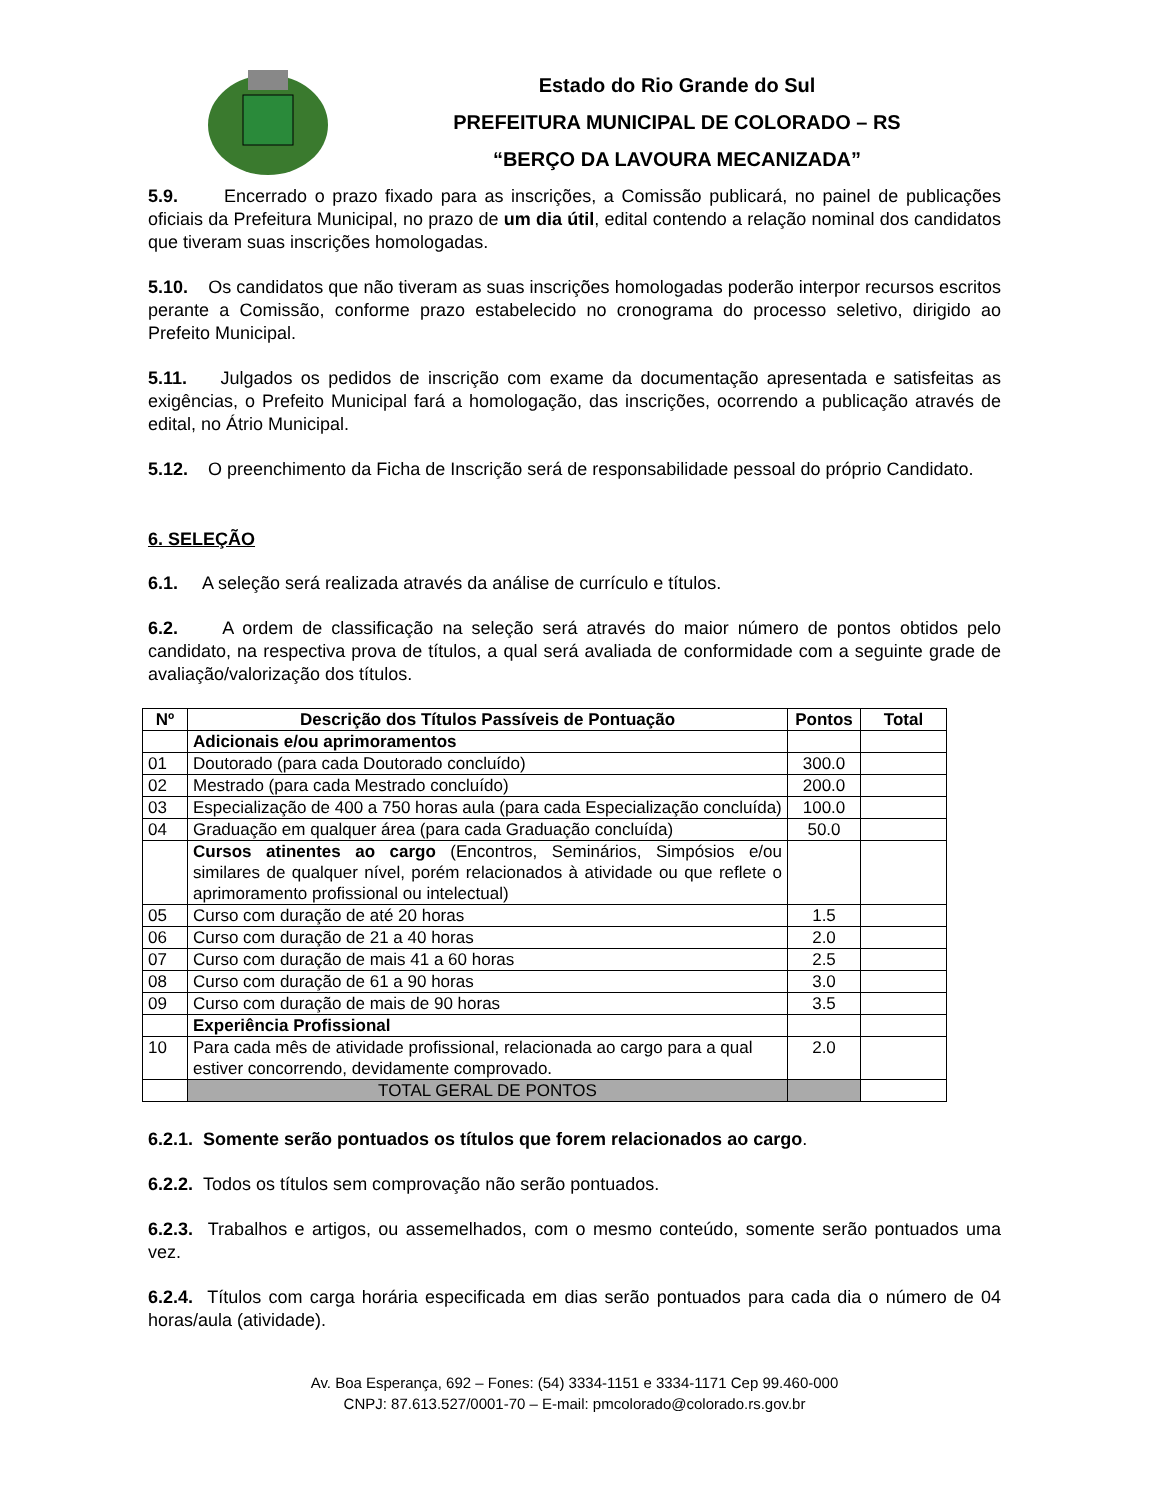Estado do Rio Grande do Sul
PREFEITURA MUNICIPAL DE COLORADO – RS
“BERÇO DA LAVOURA MECANIZADA”
5.9. Encerrado o prazo fixado para as inscrições, a Comissão publicará, no painel de publicações oficiais da Prefeitura Municipal, no prazo de um dia útil, edital contendo a relação nominal dos candidatos que tiveram suas inscrições homologadas.
5.10. Os candidatos que não tiveram as suas inscrições homologadas poderão interpor recursos escritos perante a Comissão, conforme prazo estabelecido no cronograma do processo seletivo, dirigido ao Prefeito Municipal.
5.11. Julgados os pedidos de inscrição com exame da documentação apresentada e satisfeitas as exigências, o Prefeito Municipal fará a homologação, das inscrições, ocorrendo a publicação através de edital, no Átrio Municipal.
5.12. O preenchimento da Ficha de Inscrição será de responsabilidade pessoal do próprio Candidato.
6. SELEÇÃO
6.1. A seleção será realizada através da análise de currículo e títulos.
6.2. A ordem de classificação na seleção será através do maior número de pontos obtidos pelo candidato, na respectiva prova de títulos, a qual será avaliada de conformidade com a seguinte grade de avaliação/valorização dos títulos.
| Nº | Descrição dos Títulos Passíveis de Pontuação | Pontos | Total |
| --- | --- | --- | --- |
| | Adicionais e/ou aprimoramentos | | |
| 01 | Doutorado (para cada Doutorado concluído) | 300.0 | |
| 02 | Mestrado (para cada Mestrado concluído) | 200.0 | |
| 03 | Especialização de 400 a 750 horas aula (para cada Especialização concluída) | 100.0 | |
| 04 | Graduação em qualquer área (para cada Graduação concluída) | 50.0 | |
| | Cursos atinentes ao cargo (Encontros, Seminários, Simpósios e/ou similares de qualquer nível, porém relacionados à atividade ou que reflete o aprimoramento profissional ou intelectual) | | |
| 05 | Curso com duração de até 20 horas | 1.5 | |
| 06 | Curso com duração de 21 a 40 horas | 2.0 | |
| 07 | Curso com duração de mais 41 a 60 horas | 2.5 | |
| 08 | Curso com duração de 61 a 90 horas | 3.0 | |
| 09 | Curso com duração de mais de 90 horas | 3.5 | |
| | Experiência Profissional | | |
| 10 | Para cada mês de atividade profissional, relacionada ao cargo para a qual estiver concorrendo, devidamente comprovado. | 2.0 | |
| | TOTAL GERAL DE PONTOS | | |
6.2.1. Somente serão pontuados os títulos que forem relacionados ao cargo.
6.2.2. Todos os títulos sem comprovação não serão pontuados.
6.2.3. Trabalhos e artigos, ou assemelhados, com o mesmo conteúdo, somente serão pontuados uma vez.
6.2.4. Títulos com carga horária especificada em dias serão pontuados para cada dia o número de 04 horas/aula (atividade).
Av. Boa Esperança, 692 – Fones: (54) 3334-1151 e 3334-1171 Cep 99.460-000
CNPJ: 87.613.527/0001-70 – E-mail: pmcolorado@colorado.rs.gov.br